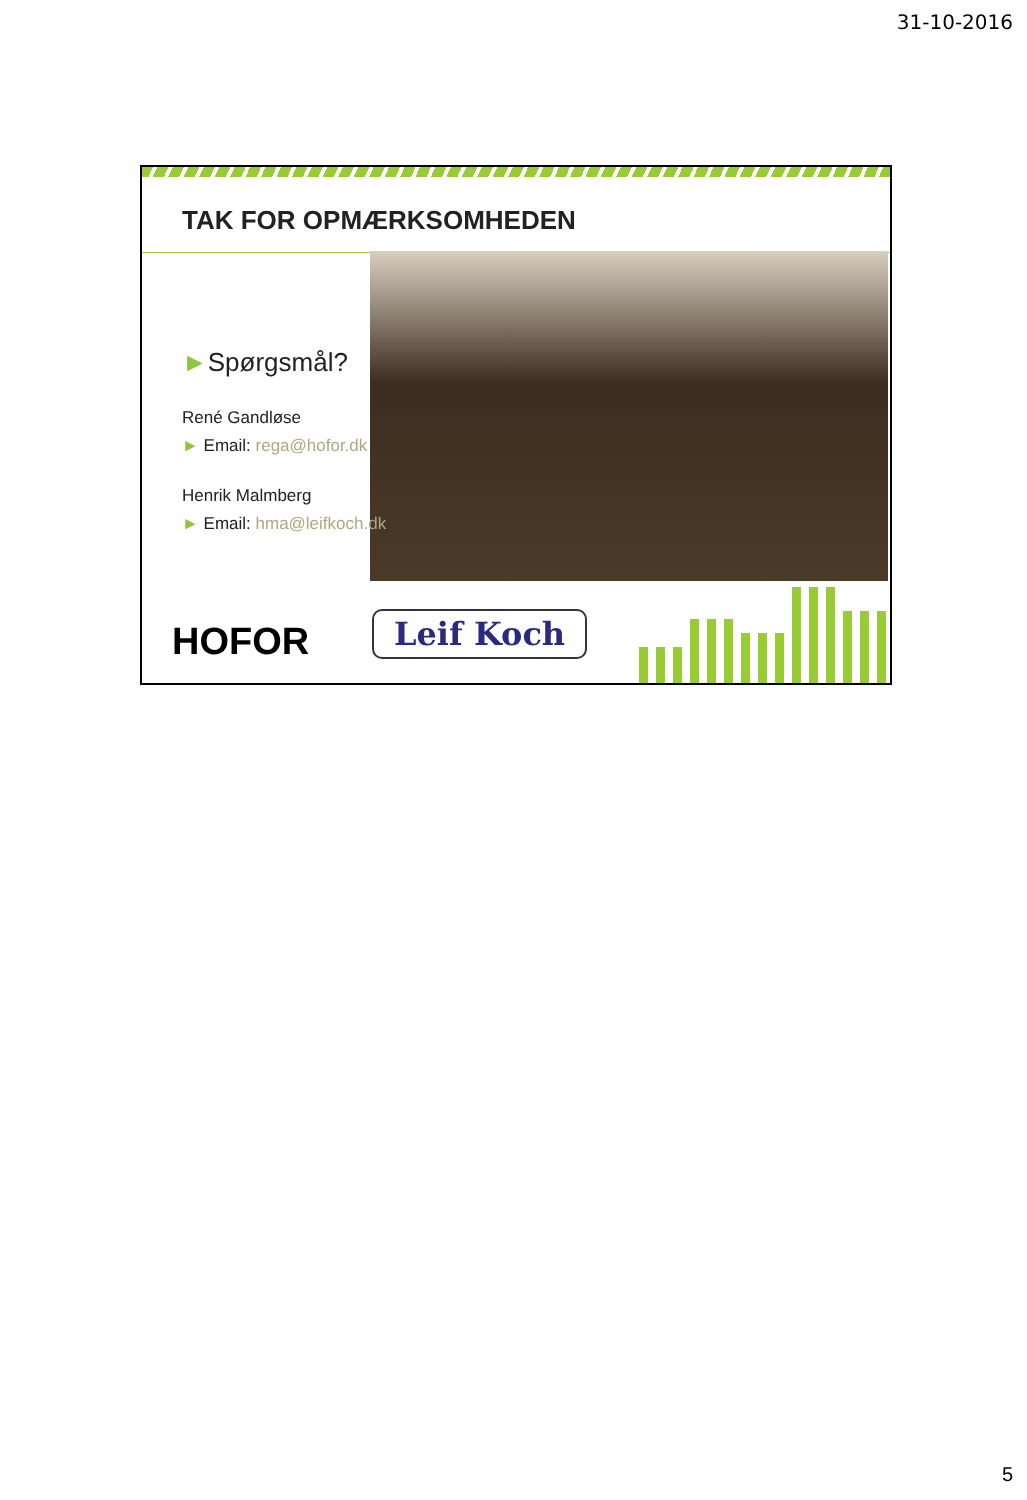31-10-2016
TAK FOR OPMÆRKSOMHEDEN
►Spørgsmål?
René Gandløse
► Email: rega@hofor.dk
Henrik Malmberg
► Email: hma@leifkoch.dk
HOFOR Leif Koch
5